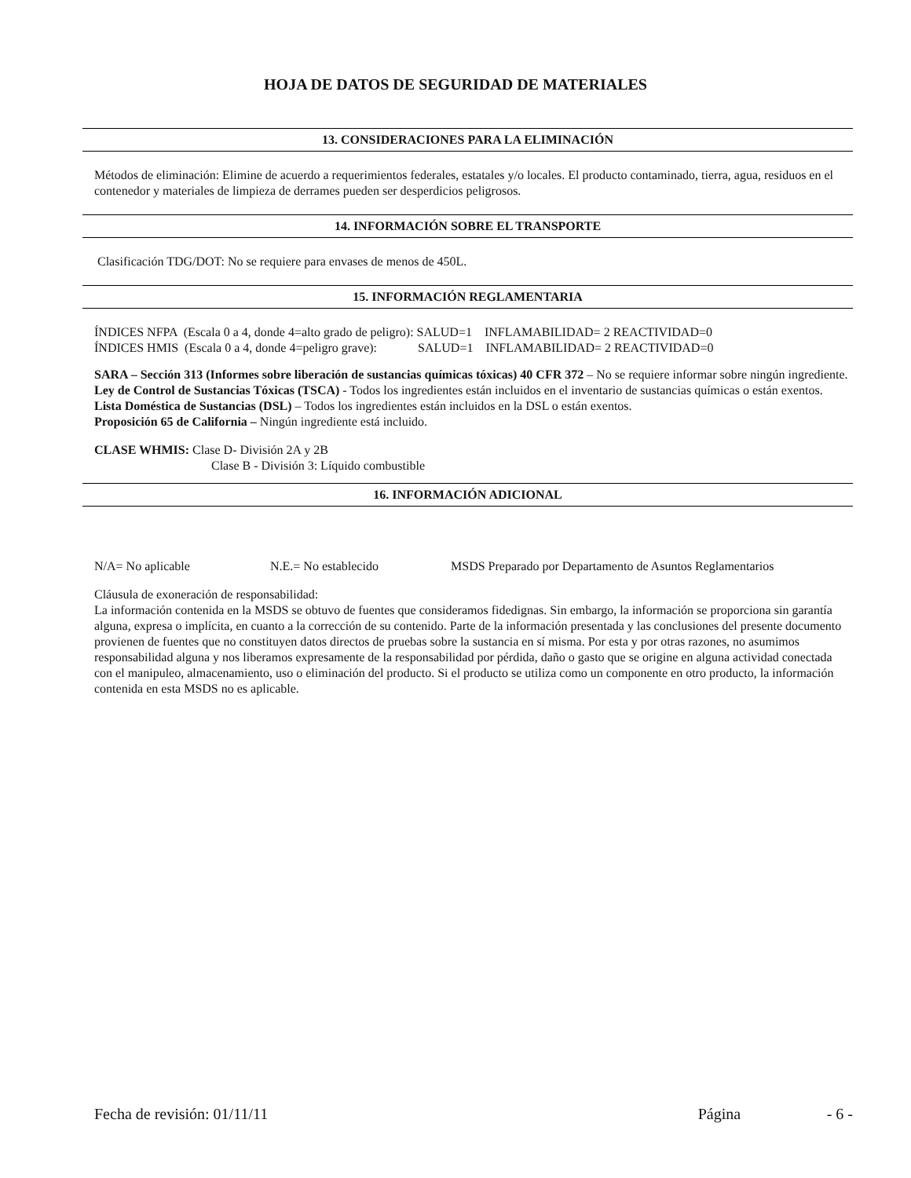HOJA DE DATOS DE SEGURIDAD DE MATERIALES
13. CONSIDERACIONES PARA LA ELIMINACIÓN
Métodos de eliminación: Elimine de acuerdo a requerimientos federales, estatales y/o locales. El producto contaminado, tierra, agua, residuos en el contenedor y materiales de limpieza de derrames pueden ser desperdicios peligrosos.
14. INFORMACIÓN SOBRE EL TRANSPORTE
Clasificación TDG/DOT: No se requiere para envases de menos de 450L.
15. INFORMACIÓN REGLAMENTARIA
ÍNDICES NFPA (Escala 0 a 4, donde 4=alto grado de peligro): SALUD=1 INFLAMABILIDAD= 2 REACTIVIDAD=0
ÍNDICES HMIS (Escala 0 a 4, donde 4=peligro grave): SALUD=1 INFLAMABILIDAD= 2 REACTIVIDAD=0
SARA – Sección 313 (Informes sobre liberación de sustancias químicas tóxicas) 40 CFR 372 – No se requiere informar sobre ningún ingrediente.
Ley de Control de Sustancias Tóxicas (TSCA) - Todos los ingredientes están incluidos en el inventario de sustancias químicas o están exentos.
Lista Doméstica de Sustancias (DSL) – Todos los ingredientes están incluidos en la DSL o están exentos.
Proposición 65 de California – Ningún ingrediente está incluido.
CLASE WHMIS: Clase D- División 2A y 2B
Clase B - División 3: Líquido combustible
16. INFORMACIÓN ADICIONAL
N/A= No aplicable N.E.= No establecido MSDS Preparado por Departamento de Asuntos Reglamentarios
Cláusula de exoneración de responsabilidad:
La información contenida en la MSDS se obtuvo de fuentes que consideramos fidedignas. Sin embargo, la información se proporciona sin garantía alguna, expresa o implícita, en cuanto a la corrección de su contenido. Parte de la información presentada y las conclusiones del presente documento provienen de fuentes que no constituyen datos directos de pruebas sobre la sustancia en sí misma. Por esta y por otras razones, no asumimos responsabilidad alguna y nos liberamos expresamente de la responsabilidad por pérdida, daño o gasto que se origine en alguna actividad conectada con el manipuleo, almacenamiento, uso o eliminación del producto. Si el producto se utiliza como un componente en otro producto, la información contenida en esta MSDS no es aplicable.
Fecha de revisión: 01/11/11 Página - 6 -